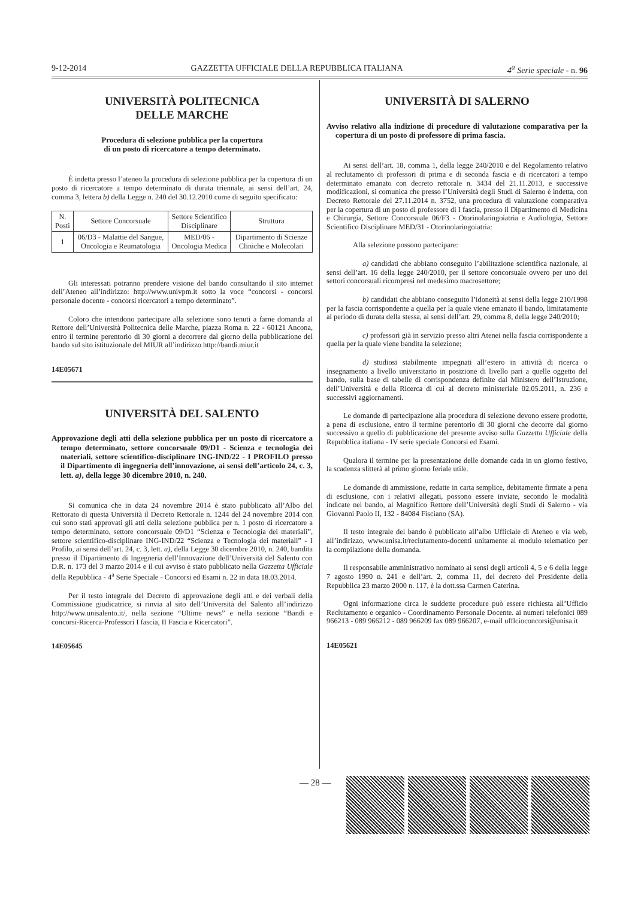9-12-2014 GAZZETTA UFFICIALE DELLA REPUBBLICA ITALIANA 4<sup>a</sup> Serie speciale - n. 96
UNIVERSITÀ POLITECNICA
DELLE MARCHE
Procedura di selezione pubblica per la copertura
di un posto di ricercatore a tempo determinato.
È indetta presso l’ateneo la procedura di selezione pubblica per la copertura di un posto di ricercatore a tempo determinato di durata triennale, ai sensi dell’art. 24, comma 3, lettera b) della Legge n. 240 del 30.12.2010 come di seguito specificato:
| N. Posti | Settore Concorsuale | Settore Scientifico Disciplinare | Struttura |
| --- | --- | --- | --- |
| 1 | 06/D3 - Malattie del Sangue, Oncologia e Reumatologia | MED/06 - Oncologia Medica | Dipartimento di Scienze Cliniche e Molecolari |
Gli interessati potranno prendere visione del bando consultando il sito internet dell’Ateneo all’indirizzo: http://www.univpm.it sotto la voce “concorsi - concorsi personale docente - concorsi ricercatori a tempo determinato”.
Coloro che intendono partecipare alla selezione sono tenuti a farne domanda al Rettore dell’Università Politecnica delle Marche, piazza Roma n. 22 - 60121 Ancona, entro il termine perentorio di 30 giorni a decorrere dal giorno della pubblicazione del bando sul sito istituzionale del MIUR all’indirizzo http://bandi.miur.it
14E05671
UNIVERSITÀ DEL SALENTO
Approvazione degli atti della selezione pubblica per un posto di ricercatore a tempo determinato, settore concorsuale 09/D1 - Scienza e tecnologia dei materiali, settore scientifico-disciplinare ING-IND/22 - I PROFILO presso il Dipartimento di ingegneria dell’innovazione, ai sensi dell’articolo 24, c. 3, lett. a), della legge 30 dicembre 2010, n. 240.
Si comunica che in data 24 novembre 2014 è stato pubblicato all’Albo del Rettorato di questa Università il Decreto Rettorale n. 1244 del 24 novembre 2014 con cui sono stati approvati gli atti della selezione pubblica per n. 1 posto di ricercatore a tempo determinato, settore concorsuale 09/D1 “Scienza e Tecnologia dei materiali”, settore scientifico-disciplinare ING-IND/22 “Scienza e Tecnologia dei materiali” - I Profilo, ai sensi dell’art. 24, c. 3, lett. a), della Legge 30 dicembre 2010, n. 240, bandita presso il Dipartimento di Ingegneria dell’Innovazione dell’Università del Salento con D.R. n. 173 del 3 marzo 2014 e il cui avviso è stato pubblicato nella Gazzetta Ufficiale della Repubblica - 4<sup>a</sup> Serie Speciale - Concorsi ed Esami n. 22 in data 18.03.2014.
Per il testo integrale del Decreto di approvazione degli atti e dei verbali della Commissione giudicatrice, si rinvia al sito dell’Università del Salento all’indirizzo http://www.unisalento.it/, nella sezione “Ultime news” e nella sezione “Bandi e concorsi-Ricerca-Professori I fascia, II Fascia e Ricercatori”.
14E05645
UNIVERSITÀ DI SALERNO
Avviso relativo alla indizione di procedure di valutazione comparativa per la copertura di un posto di professore di prima fascia.
Ai sensi dell’art. 18, comma 1, della legge 240/2010 e del Regolamento relativo al reclutamento di professori di prima e di seconda fascia e di ricercatori a tempo determinato emanato con decreto rettorale n. 3434 del 21.11.2013, e successive modificazioni, si comunica che presso l’Università degli Studi di Salerno è indetta, con Decreto Rettorale del 27.11.2014 n. 3752, una procedura di valutazione comparativa per la copertura di un posto di professore di I fascia, presso il Dipartimento di Medicina e Chirurgia, Settore Concorsuale 06/F3 - Otorinolaringoiatria e Audiologia, Settore Scientifico Disciplinare MED/31 - Otorinolaringoiatria:
Alla selezione possono partecipare:
a) candidati che abbiano conseguito l’abilitazione scientifica nazionale, ai sensi dell’art. 16 della legge 240/2010, per il settore concorsuale ovvero per uno dei settori concorsuali ricompresi nel medesimo macrosettore;
b) candidati che abbiano conseguito l’idoneità ai sensi della legge 210/1998 per la fascia corrispondente a quella per la quale viene emanato il bando, limitatamente al periodo di durata della stessa, ai sensi dell’art. 29, comma 8, della legge 240/2010;
c) professori già in servizio presso altri Atenei nella fascia corrispondente a quella per la quale viene bandita la selezione;
d) studiosi stabilmente impegnati all’estero in attività di ricerca o insegnamento a livello universitario in posizione di livello pari a quelle oggetto del bando, sulla base di tabelle di corrispondenza definite dal Ministero dell’Istruzione, dell’Università e della Ricerca di cui al decreto ministeriale 02.05.2011, n. 236 e successivi aggiornamenti.
Le domande di partecipazione alla procedura di selezione devono essere prodotte, a pena di esclusione, entro il termine perentorio di 30 giorni che decorre dal giorno successivo a quello di pubblicazione del presente avviso sulla Gazzetta Ufficiale della Repubblica italiana - IV serie speciale Concorsi ed Esami.
Qualora il termine per la presentazione delle domande cada in un giorno festivo, la scadenza slitterà al primo giorno feriale utile.
Le domande di ammissione, redatte in carta semplice, debitamente firmate a pena di esclusione, con i relativi allegati, possono essere inviate, secondo le modalità indicate nel bando, al Magnifico Rettore dell’Università degli Studi di Salerno - via Giovanni Paolo II, 132 - 84084 Fisciano (SA).
Il testo integrale del bando è pubblicato all’albo Ufficiale di Ateneo e via web, all’indirizzo, www.unisa.it/reclutamento-docenti unitamente al modulo telematico per la compilazione della domanda.
Il responsabile amministrativo nominato ai sensi degli articoli 4, 5 e 6 della legge 7 agosto 1990 n. 241 e dell’art. 2, comma 11, del decreto del Presidente della Repubblica 23 marzo 2000 n. 117, è la dott.ssa Carmen Caterina.
Ogni informazione circa le suddette procedure può essere richiesta all’Ufficio Reclutamento e organico - Coordinamento Personale Docente. ai numeri telefonici 089 966213 - 089 966212 - 089 966209 fax 089 966207, e-mail ufflcioconcorsi@unisa.it
14E05621
— 28 —